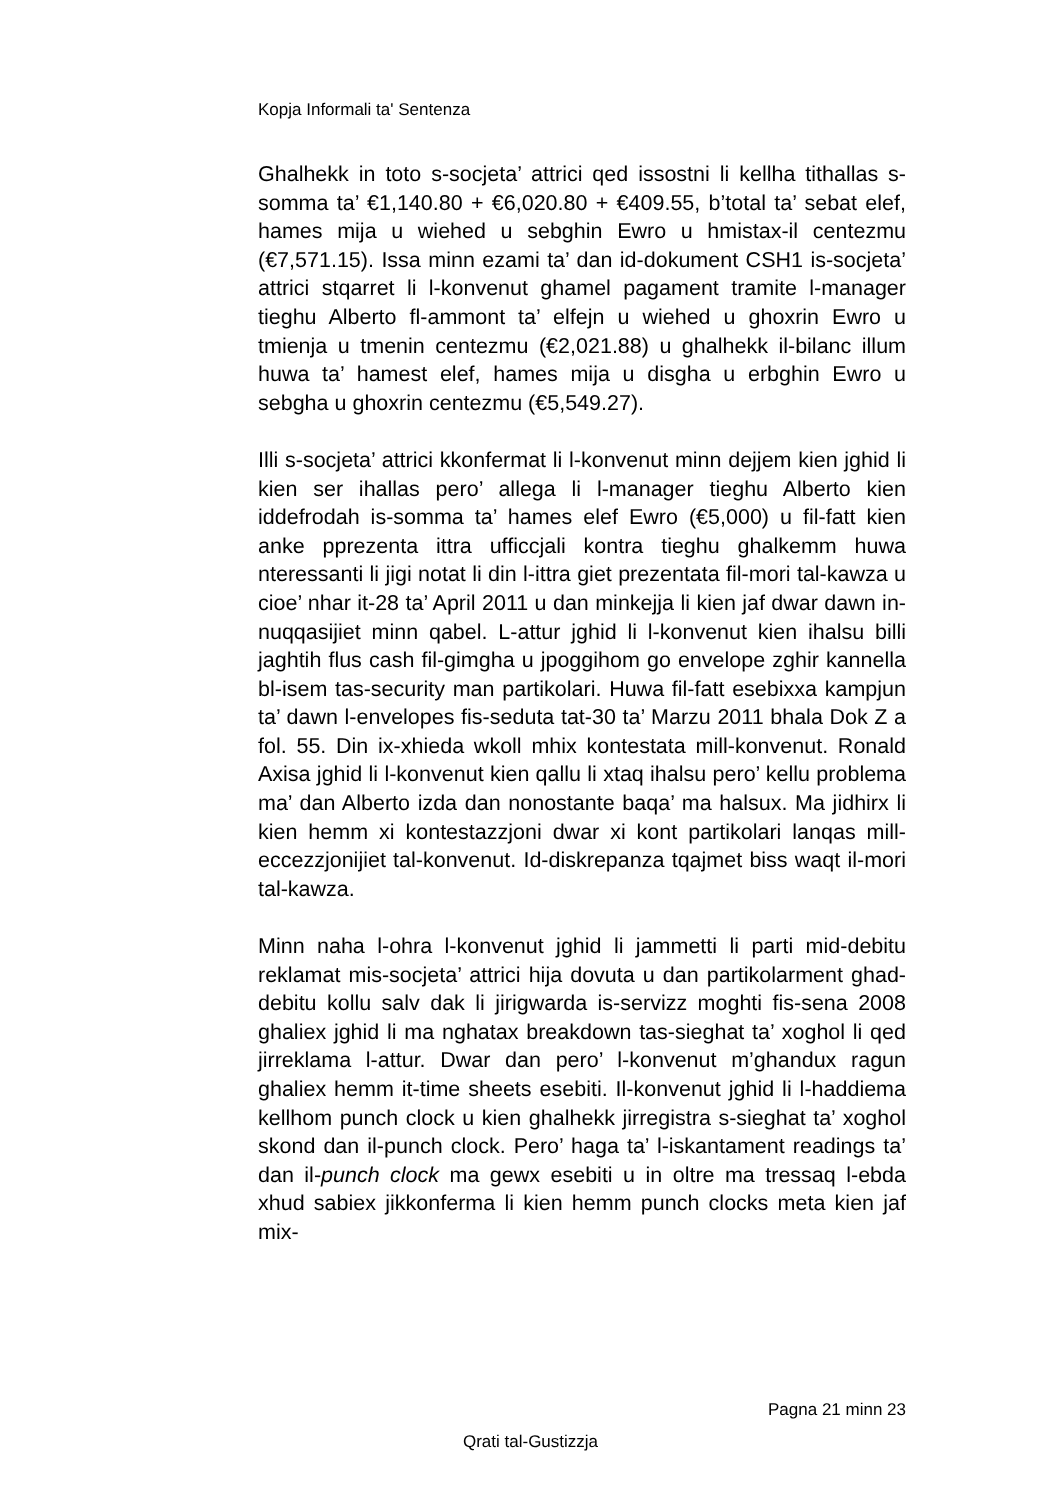Kopja Informali ta' Sentenza
Ghalhekk in toto s-socjeta’ attrici qed issostni li kellha tithallas s-somma ta’ €1,140.80 + €6,020.80 + €409.55, b’total ta’ sebat elef, hames mija u wiehed u sebghin Ewro u hmistax-il centezmu (€7,571.15). Issa minn ezami ta’ dan id-dokument CSH1 is-socjeta’ attrici stqarret li l-konvenut ghamel pagament tramite l-manager tieghu Alberto fl-ammont ta’ elfejn u wiehed u ghoxrin Ewro u tmienja u tmenin centezmu (€2,021.88) u ghalhekk il-bilanc illum huwa ta’ hamest elef, hames mija u disgha u erbghin Ewro u sebgha u ghoxrin centezmu (€5,549.27).
Illi s-socjeta’ attrici kkonfermat li l-konvenut minn dejjem kien jghid li kien ser ihallas pero’ allega li l-manager tieghu Alberto kien iddefrodah is-somma ta’ hames elef Ewro (€5,000) u fil-fatt kien anke pprezenta ittra ufficcjali kontra tieghu ghalkemm huwa nteressanti li jigi notat li din l-ittra giet prezentata fil-mori tal-kawza u cioe’ nhar it-28 ta’ April 2011 u dan minkejja li kien jaf dwar dawn in-nuqqasijiet minn qabel. L-attur jghid li l-konvenut kien ihalsu billi jaghtih flus cash fil-gimgha u jpoggihom go envelope zghir kannella bl-isem tas-security man partikolari. Huwa fil-fatt esebixxa kampjun ta’ dawn l-envelopes fis-seduta tat-30 ta’ Marzu 2011 bhala Dok Z a fol. 55. Din ix-xhieda wkoll mhix kontestata mill-konvenut. Ronald Axisa jghid li l-konvenut kien qallu li xtaq ihalsu pero’ kellu problema ma’ dan Alberto izda dan nonostante baqa’ ma halsux. Ma jidhirx li kien hemm xi kontestazzjoni dwar xi kont partikolari lanqas mill-eccezzjonijiet tal-konvenut. Id-diskrepanza tqajmet biss waqt il-mori tal-kawza.
Minn naha l-ohra l-konvenut jghid li jammetti li parti mid-debitu reklamat mis-socjeta’ attrici hija dovuta u dan partikolarment ghad-debitu kollu salv dak li jirigwarda is-servizz moghti fis-sena 2008 ghaliex jghid li ma nghatax breakdown tas-sieghat ta’ xoghol li qed jirreklama l-attur. Dwar dan pero’ l-konvenut m’ghandux ragun ghaliex hemm it-time sheets esebiti. Il-konvenut jghid li l-haddiema kellhom punch clock u kien ghalhekk jirregistra s-sieghat ta’ xoghol skond dan il-punch clock. Pero’ haga ta’ l-iskantament readings ta’ dan il-punch clock ma gewx esebiti u in oltre ma tressaq l-ebda xhud sabiex jikkonferma li kien hemm punch clocks meta kien jaf mix-
Pagna 21 minn 23
Qrati tal-Gustizzja